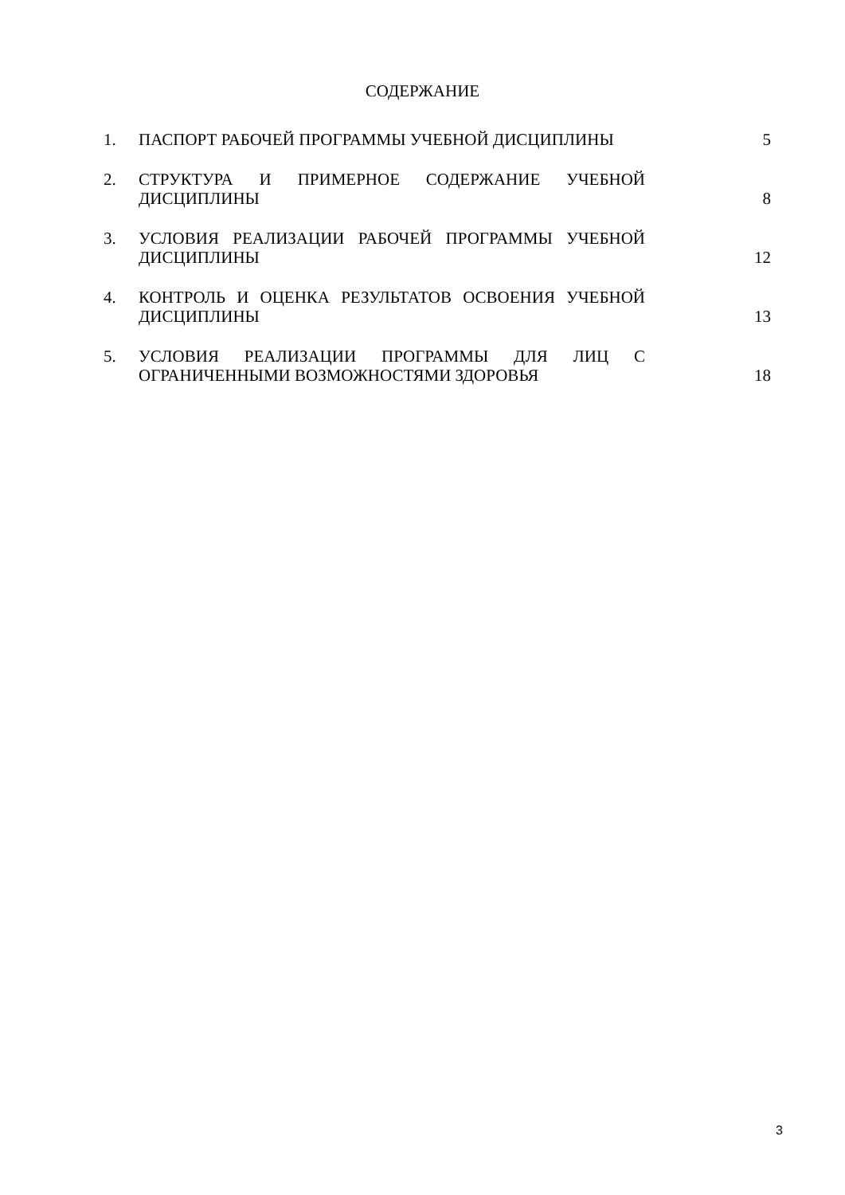СОДЕРЖАНИЕ
1. ПАСПОРТ РАБОЧЕЙ ПРОГРАММЫ УЧЕБНОЙ ДИСЦИПЛИНЫ 5
2. СТРУКТУРА И ПРИМЕРНОЕ СОДЕРЖАНИЕ УЧЕБНОЙ ДИСЦИПЛИНЫ
8
3. УСЛОВИЯ РЕАЛИЗАЦИИ РАБОЧЕЙ ПРОГРАММЫ УЧЕБНОЙ ДИСЦИПЛИНЫ
12
4. КОНТРОЛЬ И ОЦЕНКА РЕЗУЛЬТАТОВ ОСВОЕНИЯ УЧЕБНОЙ ДИСЦИПЛИНЫ
13
5. УСЛОВИЯ РЕАЛИЗАЦИИ ПРОГРАММЫ ДЛЯ ЛИЦ С ОГРАНИЧЕННЫМИ ВОЗМОЖНОСТЯМИ ЗДОРОВЬЯ
18
3